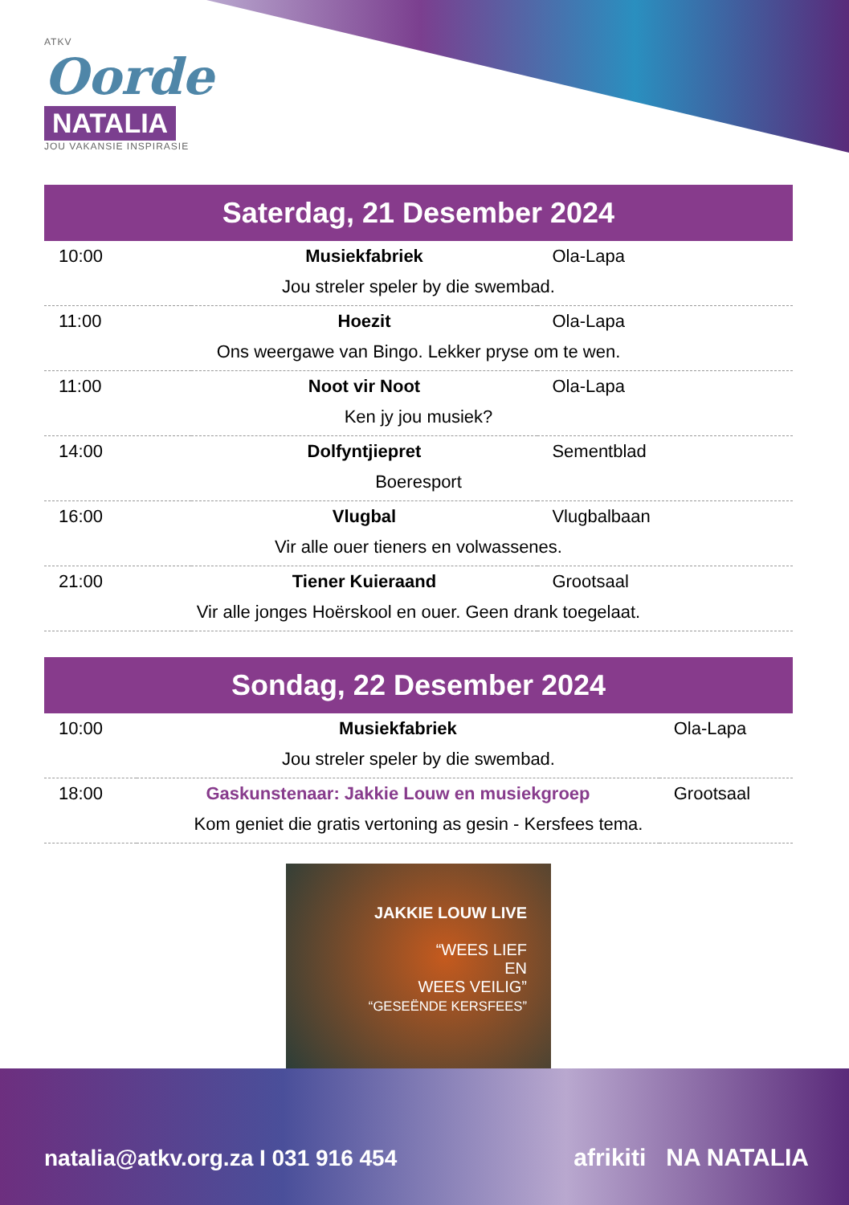ATKV
Oorde
NATALIA
JOU VAKANSIE INSPIRASIE
Saterdag, 21 Desember 2024
| 10:00 | Musiekfabriek | Ola-Lapa |
| Jou streler speler by die swembad. | | |
| 11:00 | Hoezit | Ola-Lapa |
| Ons weergawe van Bingo. Lekker pryse om te wen. | | |
| 11:00 | Noot vir Noot | Ola-Lapa |
| Ken jy jou musiek? | | |
| 14:00 | Dolfyntjiepret | Sementblad |
| Boeresport | | |
| 16:00 | Vlugbal | Vlugbalbaan |
| Vir alle ouer tieners en volwassenes. | | |
| 21:00 | Tiener Kuieraand | Grootsaal |
| Vir alle jonges Hoërskool en ouer. Geen drank toegelaat. | | |
Sondag, 22 Desember 2024
| 10:00 | Musiekfabriek | Ola-Lapa |
| Jou streler speler by die swembad. | | |
| 18:00 | Gaskunstenaar: Jakkie Louw en musiekgroep | Grootsaal |
| Kom geniet die gratis vertoning as gesin - Kersfees tema. | | |
JAKKIE LOUW LIVE
“WEES LIEF
EN
WEES VEILIG”
“GESEËNDE KERSFEES”
natalia@atkv.org.za I 031 916 454
afrikiti NA NATALIA